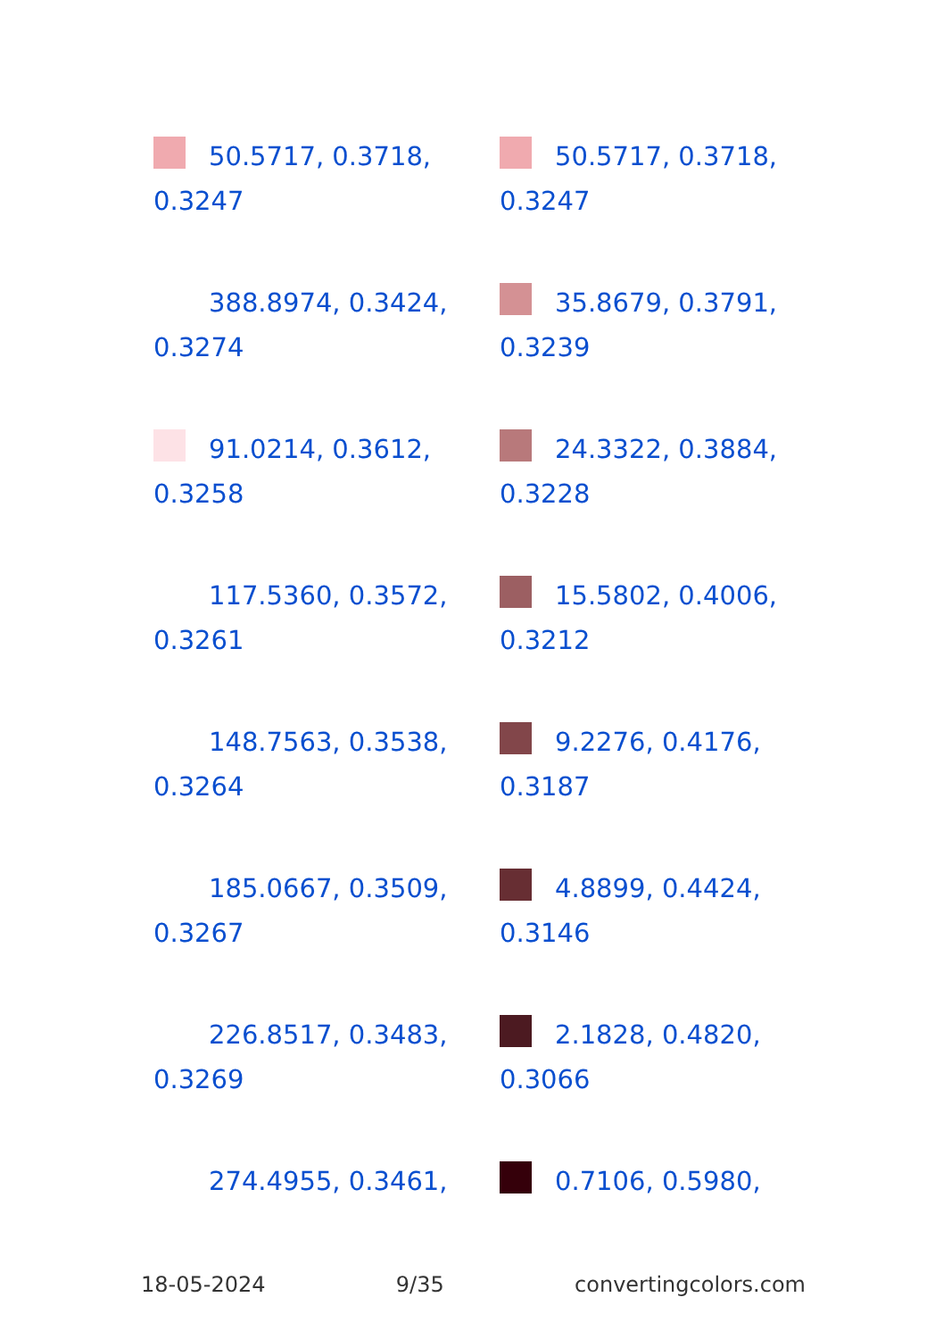50.5717, 0.3718,
0.3247
50.5717, 0.3718,
0.3247
388.8974, 0.3424,
0.3274
35.8679, 0.3791,
0.3239
91.0214, 0.3612,
0.3258
24.3322, 0.3884,
0.3228
117.5360, 0.3572,
0.3261
15.5802, 0.4006,
0.3212
148.7563, 0.3538,
0.3264
9.2276, 0.4176,
0.3187
185.0667, 0.3509,
0.3267
4.8899, 0.4424,
0.3146
226.8517, 0.3483,
0.3269
2.1828, 0.4820,
0.3066
274.4955, 0.3461,
0.7106, 0.5980,
18-05-2024 9/35 convertingcolors.com